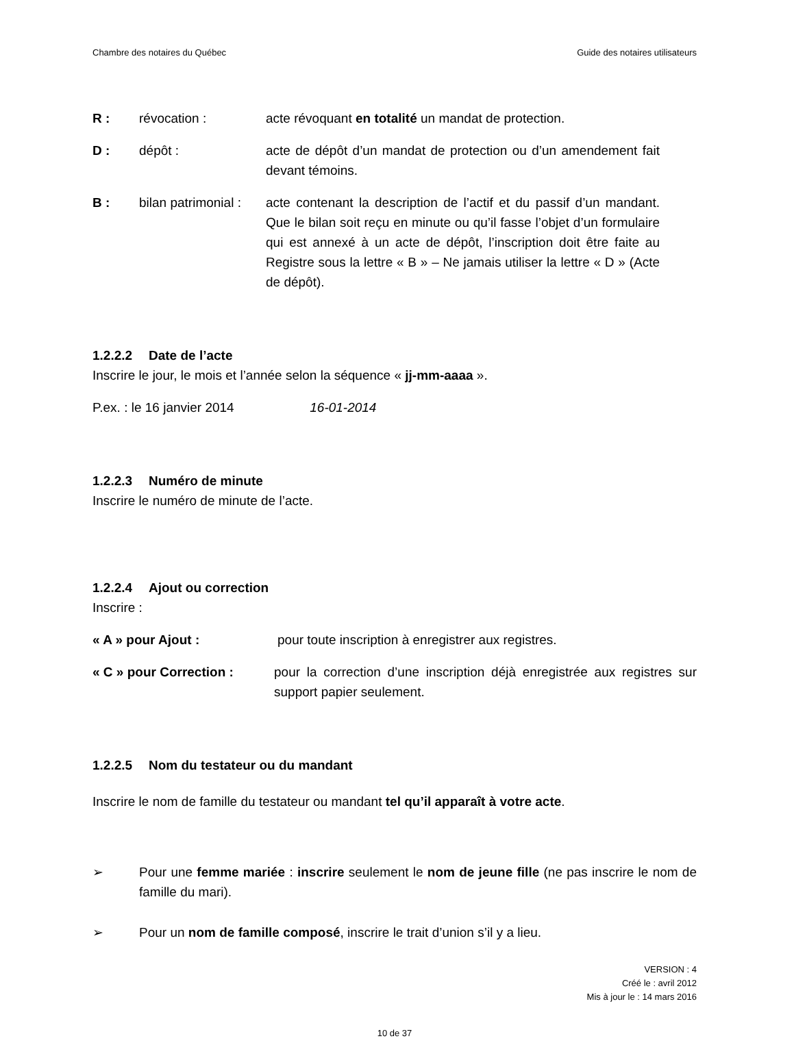Chambre des notaires du Québec Guide des notaires utilisateurs
R : révocation : acte révoquant en totalité un mandat de protection.
D : dépôt : acte de dépôt d’un mandat de protection ou d’un amendement fait devant témoins.
B : bilan patrimonial :
acte contenant la description de l’actif et du passif d’un mandant. Que le bilan soit reçu en minute ou qu’il fasse l’objet d’un formulaire qui est annexé à un acte de dépôt, l’inscription doit être faite au Registre sous la lettre « B » – Ne jamais utiliser la lettre « D » (Acte de dépôt).
1.2.2.2 Date de l’acte
Inscrire le jour, le mois et l’année selon la séquence « jj-mm-aaaa ».
P.ex. : le 16 janvier 2014 16-01-2014
1.2.2.3 Numéro de minute
Inscrire le numéro de minute de l’acte.
1.2.2.4 Ajout ou correction
Inscrire :
« A » pour Ajout : pour toute inscription à enregistrer aux registres.
« C » pour Correction : pour la correction d’une inscription déjà enregistrée aux registres sur support papier seulement.
1.2.2.5 Nom du testateur ou du mandant
Inscrire le nom de famille du testateur ou mandant tel qu’il apparaît à votre acte.
➢ Pour une femme mariée : inscrire seulement le nom de jeune fille (ne pas inscrire le nom de famille du mari).
➢ Pour un nom de famille composé, inscrire le trait d’union s’il y a lieu.
VERSION : 4
Créé le : avril 2012
Mis à jour le : 14 mars 2016
10 de 37